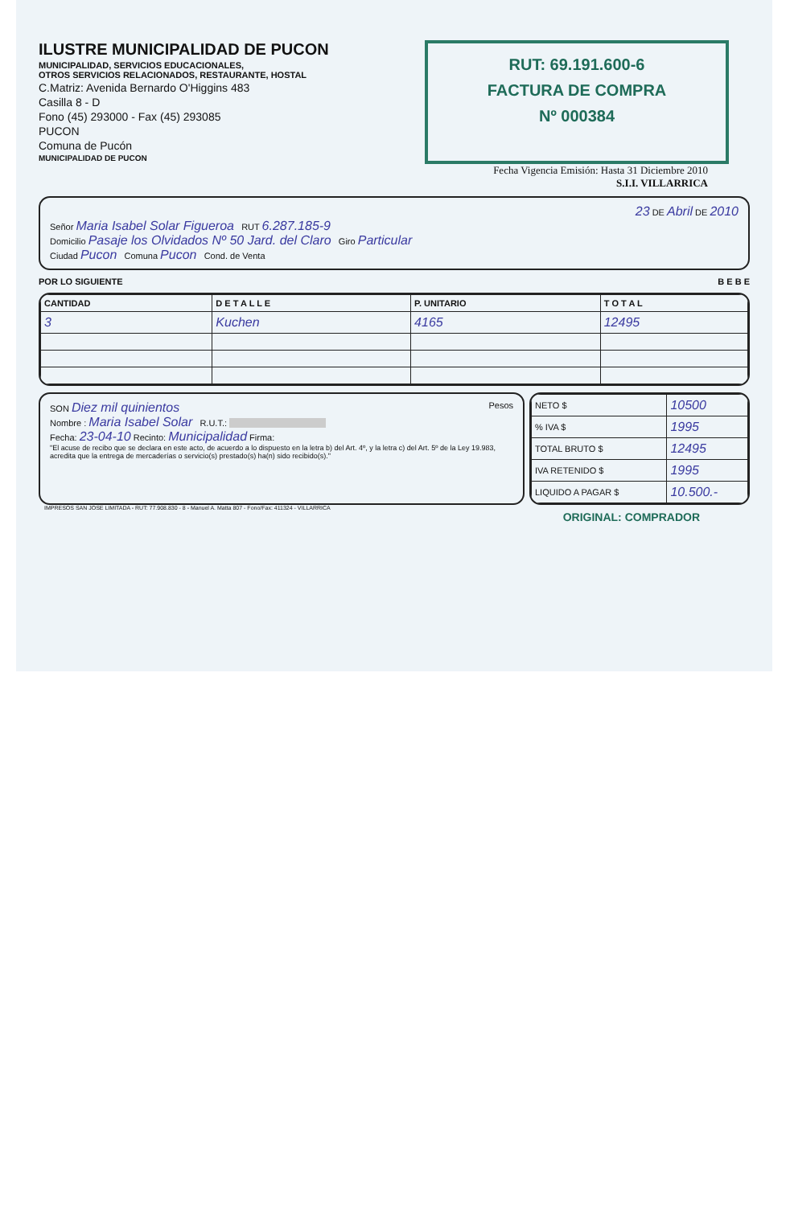ILUSTRE MUNICIPALIDAD DE PUCON
MUNICIPALIDAD, SERVICIOS EDUCACIONALES,
OTROS SERVICIOS RELACIONADOS, RESTAURANTE, HOSTAL
C.Matriz: Avenida Bernardo O'Higgins 483
Casilla 8 - D
Fono (45) 293000 - Fax (45) 293085
PUCON
Comuna de Pucón
MUNICIPALIDAD DE PUCON
RUT: 69.191.600-6
FACTURA DE COMPRA
Nº 000384
Fecha Vigencia Emisión: Hasta 31 Diciembre 2010
S.I.I. VILLARRICA
23 DE Abril DE 2010
Señor Maria Isabel Solar Figueroa RUT 6.287.185-9
Domicilio Pasaje los Olvidados Nº 50 Jard. del Claro Giro Particular
Ciudad Pucon Comuna Pucon Cond. de Venta
POR LO SIGUIENTE B E B E
| CANTIDAD | D E T A L L E | P. UNITARIO | T O T A L |
| --- | --- | --- | --- |
| 3 | Kuchen | 4165 | 12495 |
SON Diez mil quinientos Pesos
Nombre : Maria Isabel Solar R.U.T.:
Fecha: 23-04-10 Recinto: Municipalidad Firma:
"El acuse de recibo que se declara en este acto, de acuerdo a lo dispuesto en la letra b) del Art. 4º, y la letra c) del Art. 5º de la Ley 19.983, acredita que la entrega de mercaderías o servicio(s) prestado(s) ha(n) sido recibido(s)."
| NETO $ | 10500 |
| % IVA $ | 1995 |
| TOTAL BRUTO $ | 12495 |
| IVA RETENIDO $ | 1995 |
| LIQUIDO A PAGAR $ | 10.500.- |
IMPRESOS SAN JOSE LIMITADA - RUT: 77.908.830 - 8 - Manuel A. Matta 807 - Fono/Fax: 411324 - VILLARRICA
ORIGINAL: COMPRADOR